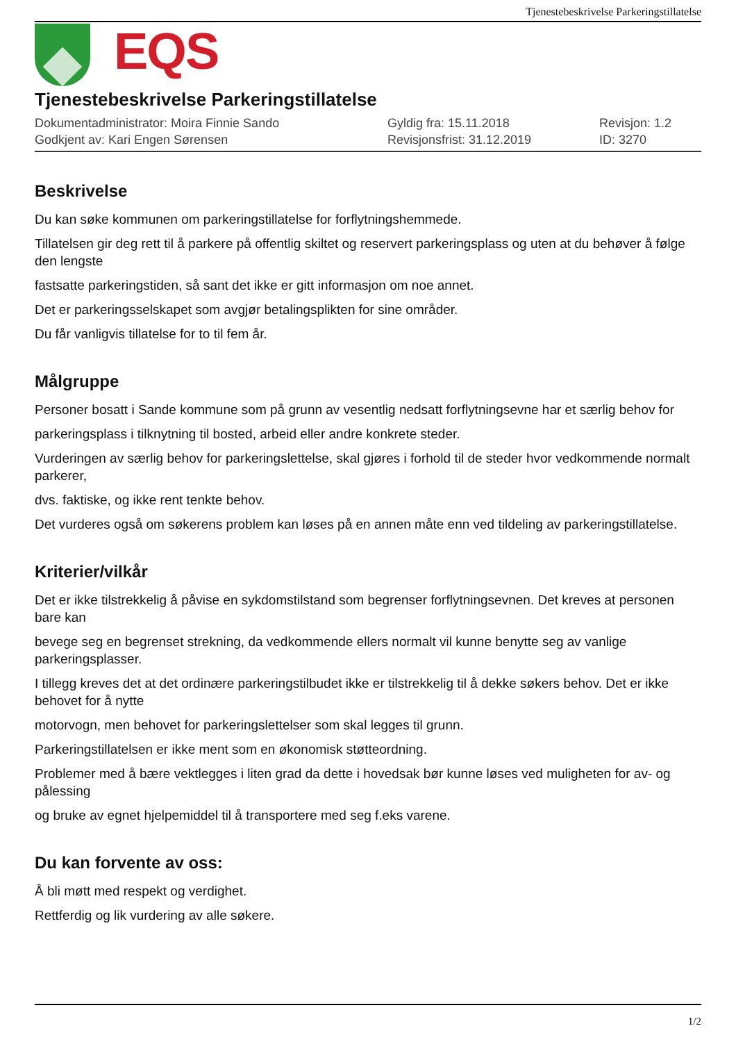Tjenestebeskrivelse Parkeringstillatelse
EQS
Tjenestebeskrivelse Parkeringstillatelse
Dokumentadministrator: Moira Finnie Sando
Gyldig fra: 15.11.2018
Revisjon: 1.2
Godkjent av: Kari Engen Sørensen
Revisjonsfrist: 31.12.2019
ID: 3270
Beskrivelse
Du kan søke kommunen om parkeringstillatelse for forflytningshemmede.
Tillatelsen gir deg rett til å parkere på offentlig skiltet og reservert parkeringsplass og uten at du behøver å følge den lengste
fastsatte parkeringstiden, så sant det ikke er gitt informasjon om noe annet.
Det er parkeringsselskapet som avgjør betalingsplikten for sine områder.
Du får vanligvis tillatelse for to til fem år.
Målgruppe
Personer bosatt i Sande kommune som på grunn av vesentlig nedsatt forflytningsevne har et særlig behov for
parkeringsplass i tilknytning til bosted, arbeid eller andre konkrete steder.
Vurderingen av særlig behov for parkeringslettelse, skal gjøres i forhold til de steder hvor vedkommende normalt parkerer,
dvs. faktiske, og ikke rent tenkte behov.
Det vurderes også om søkerens problem kan løses på en annen måte enn ved tildeling av parkeringstillatelse.
Kriterier/vilkår
Det er ikke tilstrekkelig å påvise en sykdomstilstand som begrenser forflytningsevnen. Det kreves at personen bare kan
bevege seg en begrenset strekning, da vedkommende ellers normalt vil kunne benytte seg av vanlige parkeringsplasser.
I tillegg kreves det at det ordinære parkeringstilbudet ikke er tilstrekkelig til å dekke søkers behov. Det er ikke behovet for å nytte
motorvogn, men behovet for parkeringslettelser som skal legges til grunn.
Parkeringstillatelsen er ikke ment som en økonomisk støtteordning.
Problemer med å bære vektlegges i liten grad da dette i hovedsak bør kunne løses ved muligheten for av- og pålessing
og bruke av egnet hjelpemiddel til å transportere med seg f.eks varene.
Du kan forvente av oss:
Å bli møtt med respekt og verdighet.
Rettferdig og lik vurdering av alle søkere.
1/2